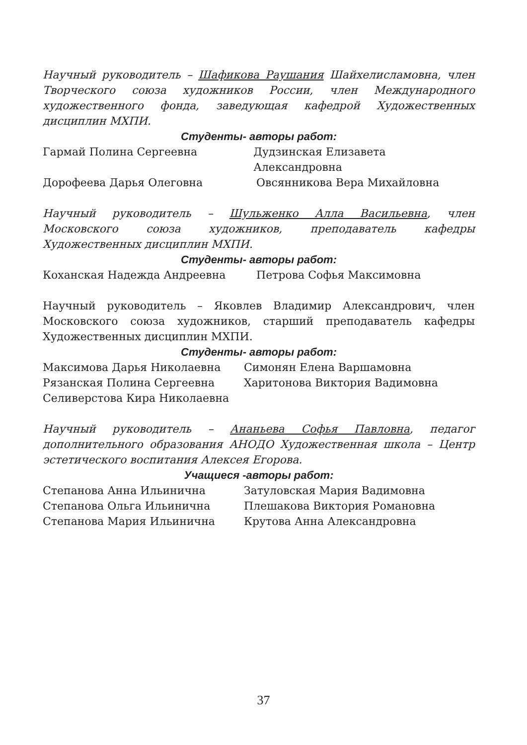Научный руководитель – Шафикова Раушания Шайхелисламовна, член Творческого союза художников России, член Международного художественного фонда, заведующая кафедрой Художественных дисциплин МХПИ.
Студенты- авторы работ:
Гармай Полина Сергеевна Дудзинская Елизавета Александровна
Дорофеева Дарья Олеговна Овсянникова Вера Михайловна
Научный руководитель – Шульженко Алла Васильевна, член Московского союза художников, преподаватель кафедры Художественных дисциплин МХПИ.
Студенты- авторы работ:
Коханская Надежда Андреевна Петрова Софья Максимовна
Научный руководитель – Яковлев Владимир Александрович, член Московского союза художников, старший преподаватель кафедры Художественных дисциплин МХПИ.
Студенты- авторы работ:
Максимова Дарья Николаевна Симонян Елена Варшамовна
Рязанская Полина Сергеевна Харитонова Виктория Вадимовна
Селиверстова Кира Николаевна
Научный руководитель – Ананьева Софья Павловна, педагог дополнительного образования АНОДО Художественная школа – Центр эстетического воспитания Алексея Егорова.
Учащиеся -авторы работ:
Степанова Анна Ильинична Затуловская Мария Вадимовна
Степанова Ольга Ильинична Плешакова Виктория Романовна
Степанова Мария Ильинична Крутова Анна Александровна
37